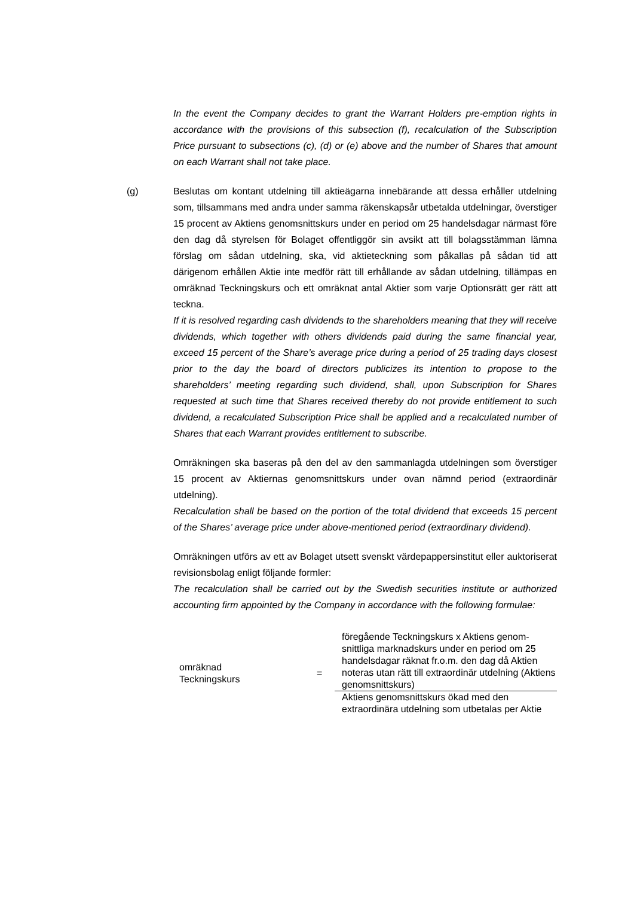In the event the Company decides to grant the Warrant Holders pre-emption rights in accordance with the provisions of this subsection (f), recalculation of the Subscription Price pursuant to subsections (c), (d) or (e) above and the number of Shares that amount on each Warrant shall not take place.
(g)
Beslutas om kontant utdelning till aktieägarna innebärande att dessa erhåller utdelning som, tillsammans med andra under samma räkenskapsår utbetalda utdelningar, överstiger 15 procent av Aktiens genomsnittskurs under en period om 25 handelsdagar närmast före den dag då styrelsen för Bolaget offentliggör sin avsikt att till bolagsstämman lämna förslag om sådan utdelning, ska, vid aktieteckning som påkallas på sådan tid att därigenom erhållen Aktie inte medför rätt till erhållande av sådan utdelning, tillämpas en omräknad Teckningskurs och ett omräknat antal Aktier som varje Optionsrätt ger rätt att teckna.
If it is resolved regarding cash dividends to the shareholders meaning that they will receive dividends, which together with others dividends paid during the same financial year, exceed 15 percent of the Share’s average price during a period of 25 trading days closest prior to the day the board of directors publicizes its intention to propose to the shareholders’ meeting regarding such dividend, shall, upon Subscription for Shares requested at such time that Shares received thereby do not provide entitlement to such dividend, a recalculated Subscription Price shall be applied and a recalculated number of Shares that each Warrant provides entitlement to subscribe.
Omräkningen ska baseras på den del av den sammanlagda utdelningen som överstiger 15 procent av Aktiernas genomsnittskurs under ovan nämnd period (extraordinär utdelning).
Recalculation shall be based on the portion of the total dividend that exceeds 15 percent of the Shares’ average price under above-mentioned period (extraordinary dividend).
Omräkningen utförs av ett av Bolaget utsett svenskt värdepappersinstitut eller auktoriserat revisionsbolag enligt följande formler:
The recalculation shall be carried out by the Swedish securities institute or authorized accounting firm appointed by the Company in accordance with the following formulae:
| omräknad Teckningskurs | = | föregående Teckningskurs x Aktiens genom-snittliga marknadskurs under en period om 25 handelsdagar räknat fr.o.m. den dag då Aktien noteras utan rätt till extraordinär utdelning (Aktiens genomsnittskurs) |
| | | Aktiens genomsnittskurs ökad med den extraordinära utdelning som utbetalas per Aktie |